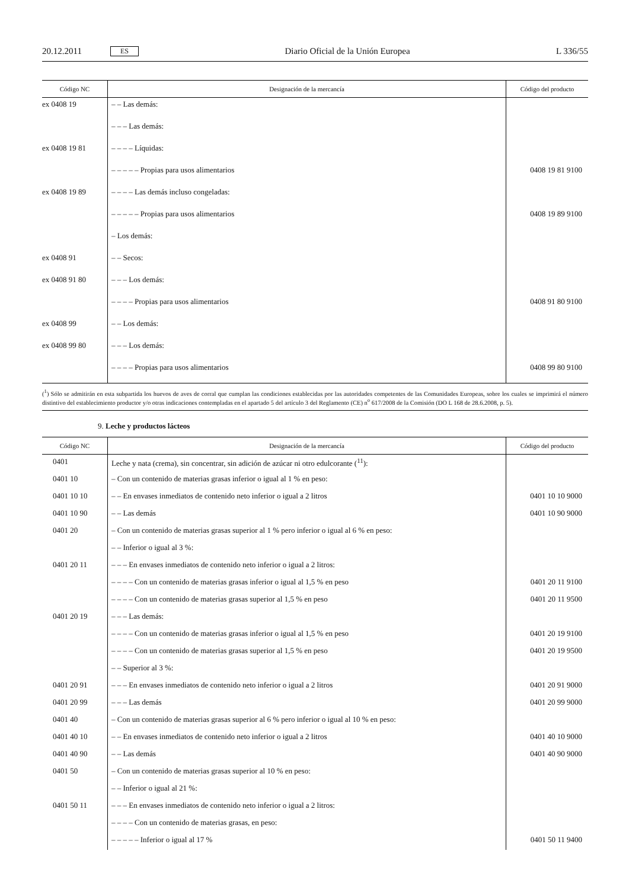20.12.2011 ES Diario Oficial de la Unión Europea L 336/55
| Código NC | Designación de la mercancía | Código del producto |
| --- | --- | --- |
| ex 0408 19 | – – Las demás: | |
| | – – – Las demás: | |
| ex 0408 19 81 | – – – – Líquidas: | |
| | – – – – – Propias para usos alimentarios | 0408 19 81 9100 |
| ex 0408 19 89 | – – – – Las demás incluso congeladas: | |
| | – – – – – Propias para usos alimentarios | 0408 19 89 9100 |
| | – Los demás: | |
| ex 0408 91 | – – Secos: | |
| ex 0408 91 80 | – – – Los demás: | |
| | – – – – Propias para usos alimentarios | 0408 91 80 9100 |
| ex 0408 99 | – – Los demás: | |
| ex 0408 99 80 | – – – Los demás: | |
| | – – – – Propias para usos alimentarios | 0408 99 80 9100 |
(<sup>1</sup>) Sólo se admitirán en esta subpartida los huevos de aves de corral que cumplan las condiciones establecidas por las autoridades competentes de las Comunidades Europeas, sobre los cuales se imprimirá el número distintivo del establecimiento productor y/o otras indicaciones contempladas en el apartado 5 del artículo 3 del Reglamento (CE) n<sup>o</sup> 617/2008 de la Comisión (DO L 168 de 28.6.2008, p. 5).
9. Leche y productos lácteos
| Código NC | Designación de la mercancía | Código del producto |
| --- | --- | --- |
| 0401 | Leche y nata (crema), sin concentrar, sin adición de azúcar ni otro edulcorante (<sup>11</sup>): | |
| 0401 10 | – Con un contenido de materias grasas inferior o igual al 1 % en peso: | |
| 0401 10 10 | – – En envases inmediatos de contenido neto inferior o igual a 2 litros | 0401 10 10 9000 |
| 0401 10 90 | – – Las demás | 0401 10 90 9000 |
| 0401 20 | – Con un contenido de materias grasas superior al 1 % pero inferior o igual al 6 % en peso: | |
| | – – Inferior o igual al 3 %: | |
| 0401 20 11 | – – – En envases inmediatos de contenido neto inferior o igual a 2 litros: | |
| | – – – – Con un contenido de materias grasas inferior o igual al 1,5 % en peso | 0401 20 11 9100 |
| | – – – – Con un contenido de materias grasas superior al 1,5 % en peso | 0401 20 11 9500 |
| 0401 20 19 | – – – Las demás: | |
| | – – – – Con un contenido de materias grasas inferior o igual al 1,5 % en peso | 0401 20 19 9100 |
| | – – – – Con un contenido de materias grasas superior al 1,5 % en peso | 0401 20 19 9500 |
| | – – Superior al 3 %: | |
| 0401 20 91 | – – – En envases inmediatos de contenido neto inferior o igual a 2 litros | 0401 20 91 9000 |
| 0401 20 99 | – – – Las demás | 0401 20 99 9000 |
| 0401 40 | – Con un contenido de materias grasas superior al 6 % pero inferior o igual al 10 % en peso: | |
| 0401 40 10 | – – En envases inmediatos de contenido neto inferior o igual a 2 litros | 0401 40 10 9000 |
| 0401 40 90 | – – Las demás | 0401 40 90 9000 |
| 0401 50 | – Con un contenido de materias grasas superior al 10 % en peso: | |
| | – – Inferior o igual al 21 %: | |
| 0401 50 11 | – – – En envases inmediatos de contenido neto inferior o igual a 2 litros: | |
| | – – – – Con un contenido de materias grasas, en peso: | |
| | – – – – – Inferior o igual al 17 % | 0401 50 11 9400 |